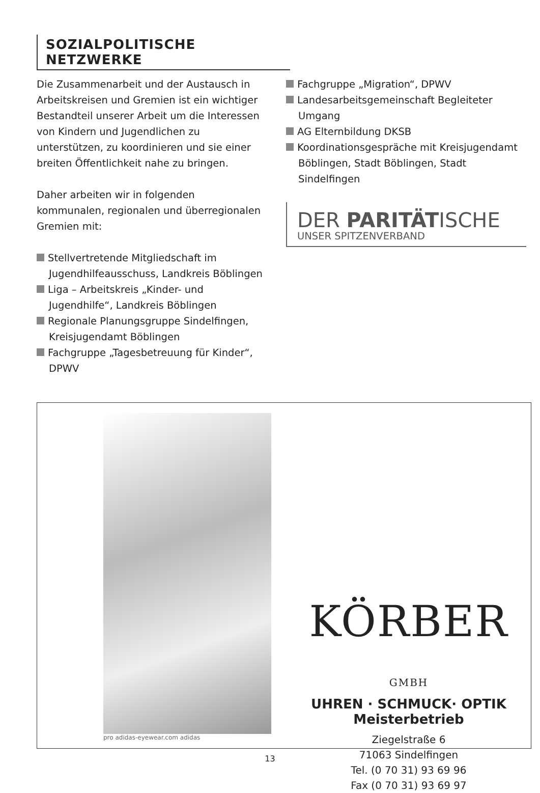SOZIALPOLITISCHE NETZWERKE
Die Zusammenarbeit und der Austausch in Arbeitskreisen und Gremien ist ein wichtiger Bestandteil unserer Arbeit um die Interessen von Kindern und Jugendlichen zu unterstützen, zu koordinieren und sie einer breiten Öffentlichkeit nahe zu bringen.
Daher arbeiten wir in folgenden kommunalen, regionalen und überregionalen Gremien mit:
Stellvertretende Mitgliedschaft im Jugendhilfeausschuss, Landkreis Böblingen
Liga – Arbeitskreis „Kinder- und Jugendhilfe“, Landkreis Böblingen
Regionale Planungsgruppe Sindelfingen, Kreisjugendamt Böblingen
Fachgruppe „Tagesbetreuung für Kinder“, DPWV
Fachgruppe „Migration“, DPWV
Landesarbeitsgemeinschaft Begleiteter Umgang
AG Elternbildung DKSB
Koordinationsgespräche mit Kreisjugendamt Böblingen, Stadt Böblingen, Stadt Sindelfingen
DER PARITÄTISCHE
UNSER SPITZENVERBAND
pro adidas-eyewear.com adidas
KÖRBER GMBH
UHREN · SCHMUCK· OPTIK
Meisterbetrieb
Ziegelstraße 6
71063 Sindelfingen
Tel. (0 70 31) 93 69 96
Fax (0 70 31) 93 69 97
13